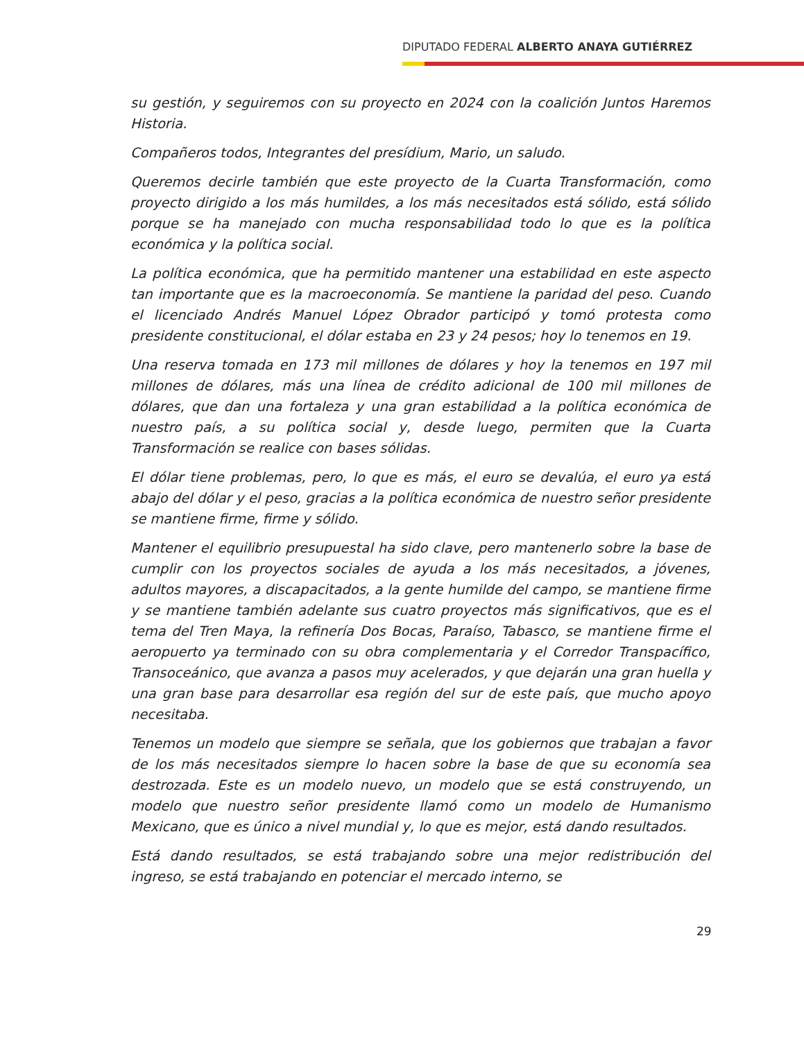DIPUTADO FEDERAL ALBERTO ANAYA GUTIÉRREZ
su gestión, y seguiremos con su proyecto en 2024 con la coalición Juntos Haremos Historia.
Compañeros todos, Integrantes del presídium, Mario, un saludo.
Queremos decirle también que este proyecto de la Cuarta Transformación, como proyecto dirigido a los más humildes, a los más necesitados está sólido, está sólido porque se ha manejado con mucha responsabilidad todo lo que es la política económica y la política social.
La política económica, que ha permitido mantener una estabilidad en este aspecto tan importante que es la macroeconomía. Se mantiene la paridad del peso. Cuando el licenciado Andrés Manuel López Obrador participó y tomó protesta como presidente constitucional, el dólar estaba en 23 y 24 pesos; hoy lo tenemos en 19.
Una reserva tomada en 173 mil millones de dólares y hoy la tenemos en 197 mil millones de dólares, más una línea de crédito adicional de 100 mil millones de dólares, que dan una fortaleza y una gran estabilidad a la política económica de nuestro país, a su política social y, desde luego, permiten que la Cuarta Transformación se realice con bases sólidas.
El dólar tiene problemas, pero, lo que es más, el euro se devalúa, el euro ya está abajo del dólar y el peso, gracias a la política económica de nuestro señor presidente se mantiene firme, firme y sólido.
Mantener el equilibrio presupuestal ha sido clave, pero mantenerlo sobre la base de cumplir con los proyectos sociales de ayuda a los más necesitados, a jóvenes, adultos mayores, a discapacitados, a la gente humilde del campo, se mantiene firme y se mantiene también adelante sus cuatro proyectos más significativos, que es el tema del Tren Maya, la refinería Dos Bocas, Paraíso, Tabasco, se mantiene firme el aeropuerto ya terminado con su obra complementaria y el Corredor Transpacífico, Transoceánico, que avanza a pasos muy acelerados, y que dejarán una gran huella y una gran base para desarrollar esa región del sur de este país, que mucho apoyo necesitaba.
Tenemos un modelo que siempre se señala, que los gobiernos que trabajan a favor de los más necesitados siempre lo hacen sobre la base de que su economía sea destrozada. Este es un modelo nuevo, un modelo que se está construyendo, un modelo que nuestro señor presidente llamó como un modelo de Humanismo Mexicano, que es único a nivel mundial y, lo que es mejor, está dando resultados.
Está dando resultados, se está trabajando sobre una mejor redistribución del ingreso, se está trabajando en potenciar el mercado interno, se
29